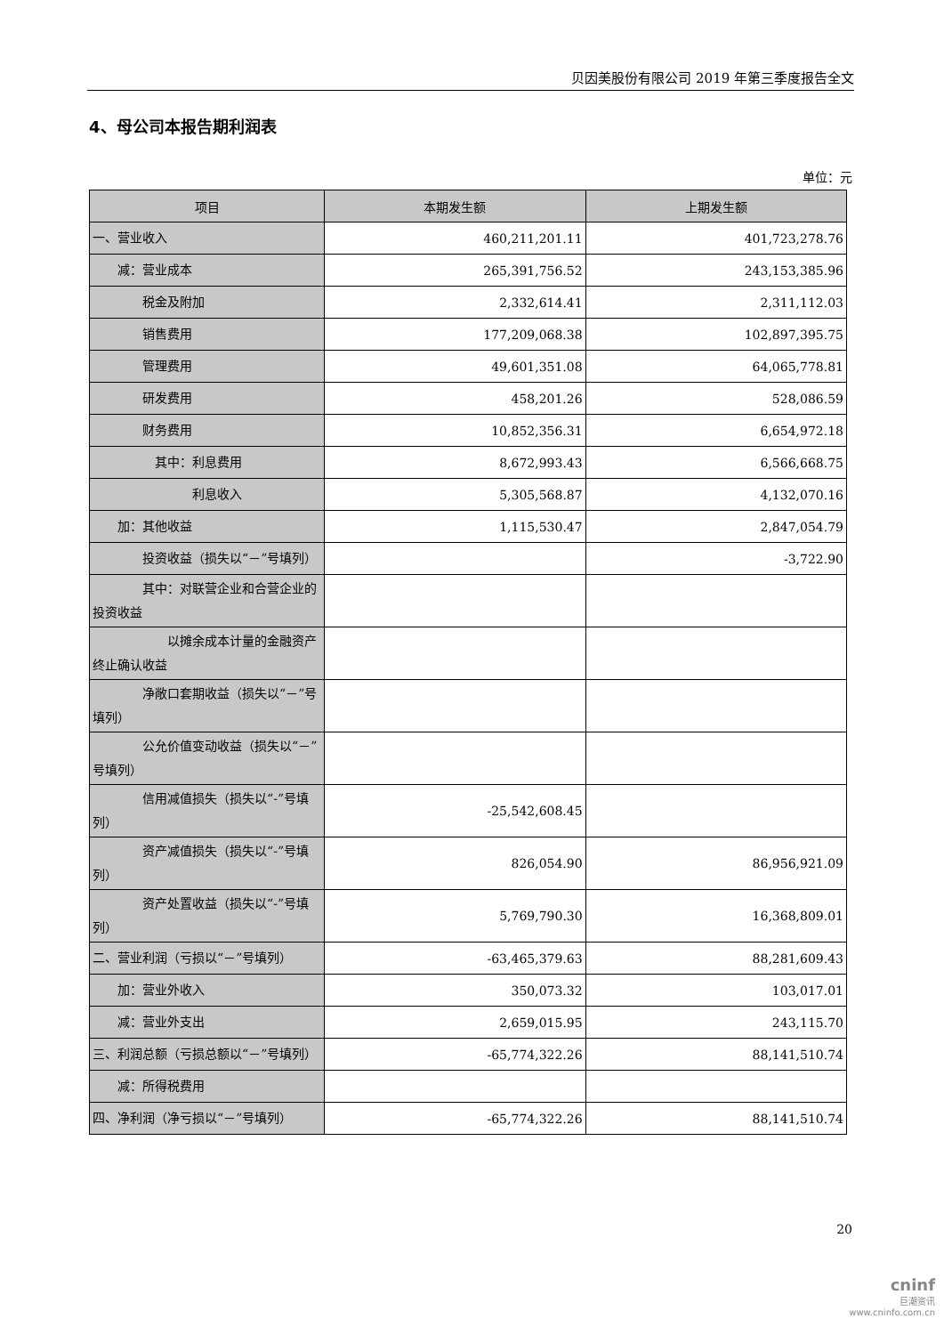贝因美股份有限公司 2019 年第三季度报告全文
4、母公司本报告期利润表
单位：元
| 项目 | 本期发生额 | 上期发生额 |
| --- | --- | --- |
| 一、营业收入 | 460,211,201.11 | 401,723,278.76 |
| 减：营业成本 | 265,391,756.52 | 243,153,385.96 |
| 税金及附加 | 2,332,614.41 | 2,311,112.03 |
| 销售费用 | 177,209,068.38 | 102,897,395.75 |
| 管理费用 | 49,601,351.08 | 64,065,778.81 |
| 研发费用 | 458,201.26 | 528,086.59 |
| 财务费用 | 10,852,356.31 | 6,654,972.18 |
| 其中：利息费用 | 8,672,993.43 | 6,566,668.75 |
| 利息收入 | 5,305,568.87 | 4,132,070.16 |
| 加：其他收益 | 1,115,530.47 | 2,847,054.79 |
| 投资收益（损失以“－”号填列） | | -3,722.90 |
| 其中：对联营企业和合营企业的投资收益 | | |
| 以摊余成本计量的金融资产终止确认收益 | | |
| 净敞口套期收益（损失以“－”号填列） | | |
| 公允价值变动收益（损失以“－”号填列） | | |
| 信用减值损失（损失以“-”号填列） | -25,542,608.45 | |
| 资产减值损失（损失以“-”号填列） | 826,054.90 | 86,956,921.09 |
| 资产处置收益（损失以“-”号填列） | 5,769,790.30 | 16,368,809.01 |
| 二、营业利润（亏损以“－”号填列） | -63,465,379.63 | 88,281,609.43 |
| 加：营业外收入 | 350,073.32 | 103,017.01 |
| 减：营业外支出 | 2,659,015.95 | 243,115.70 |
| 三、利润总额（亏损总额以“－”号填列） | -65,774,322.26 | 88,141,510.74 |
| 减：所得税费用 | | |
| 四、净利润（净亏损以“－”号填列） | -65,774,322.26 | 88,141,510.74 |
20
cninf
巨潮资讯
www.cninfo.com.cn